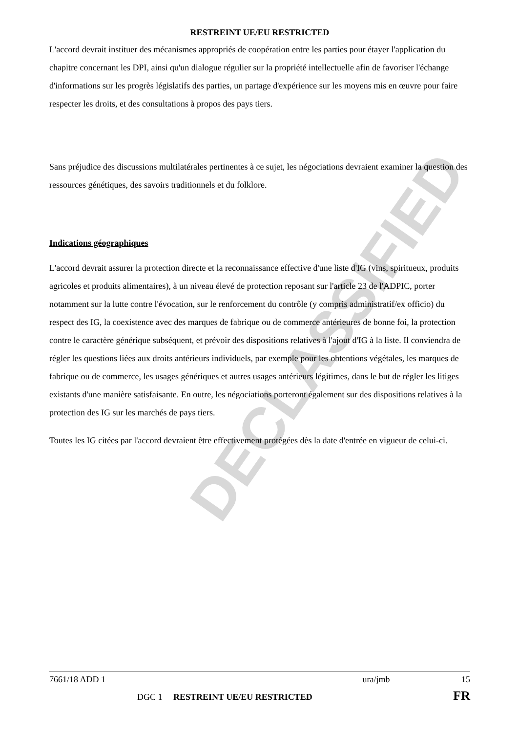DECLASSIFIED
RESTREINT UE/EU RESTRICTED
L'accord devrait instituer des mécanismes appropriés de coopération entre les parties pour étayer l'application du chapitre concernant les DPI, ainsi qu'un dialogue régulier sur la propriété intellectuelle afin de favoriser l'échange d'informations sur les progrès législatifs des parties, un partage d'expérience sur les moyens mis en œuvre pour faire respecter les droits, et des consultations à propos des pays tiers.
Sans préjudice des discussions multilatérales pertinentes à ce sujet, les négociations devraient examiner la question des ressources génétiques, des savoirs traditionnels et du folklore.
Indications géographiques
L'accord devrait assurer la protection directe et la reconnaissance effective d'une liste d'IG (vins, spiritueux, produits agricoles et produits alimentaires), à un niveau élevé de protection reposant sur l'article 23 de l'ADPIC, porter notamment sur la lutte contre l'évocation, sur le renforcement du contrôle (y compris administratif/ex officio) du respect des IG, la coexistence avec des marques de fabrique ou de commerce antérieures de bonne foi, la protection contre le caractère générique subséquent, et prévoir des dispositions relatives à l'ajout d'IG à la liste. Il conviendra de régler les questions liées aux droits antérieurs individuels, par exemple pour les obtentions végétales, les marques de fabrique ou de commerce, les usages génériques et autres usages antérieurs légitimes, dans le but de régler les litiges existants d'une manière satisfaisante. En outre, les négociations porteront également sur des dispositions relatives à la protection des IG sur les marchés de pays tiers.
Toutes les IG citées par l'accord devraient être effectivement protégées dès la date d'entrée en vigueur de celui-ci.
7661/18 ADD 1 ura/jmb 15
DGC 1 RESTREINT UE/EU RESTRICTED FR